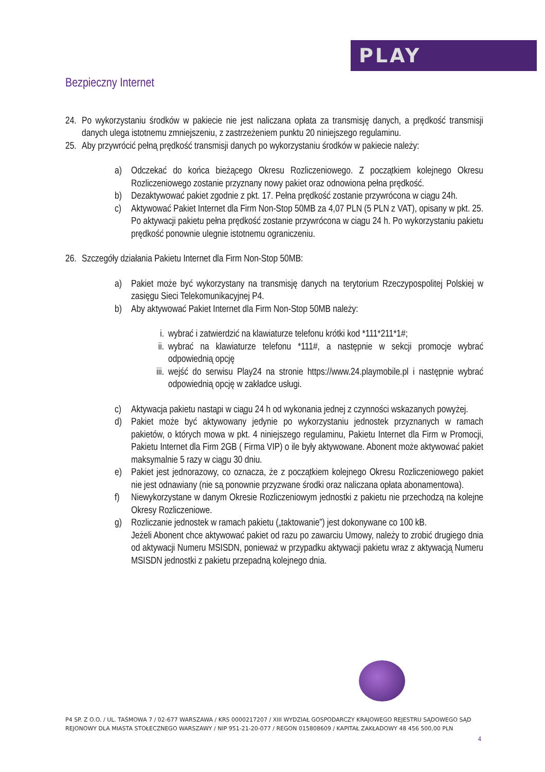PLAY
Bezpieczny Internet
24. Po wykorzystaniu środków w pakiecie nie jest naliczana opłata za transmisję danych, a prędkość transmisji danych ulega istotnemu zmniejszeniu, z zastrzeżeniem punktu 20 niniejszego regulaminu.
25. Aby przywrócić pełną prędkość transmisji danych po wykorzystaniu środków w pakiecie należy:
a) Odczekać do końca bieżącego Okresu Rozliczeniowego. Z początkiem kolejnego Okresu Rozliczeniowego zostanie przyznany nowy pakiet oraz odnowiona pełna prędkość.
b) Dezaktywować pakiet zgodnie z pkt. 17. Pełna prędkość zostanie przywrócona w ciągu 24h.
c) Aktywować Pakiet Internet dla Firm Non-Stop 50MB za 4,07 PLN (5 PLN z VAT), opisany w pkt. 25. Po aktywacji pakietu pełna prędkość zostanie przywrócona w ciągu 24 h. Po wykorzystaniu pakietu prędkość ponownie ulegnie istotnemu ograniczeniu.
26. Szczegóły działania Pakietu Internet dla Firm Non-Stop 50MB:
a) Pakiet może być wykorzystany na transmisję danych na terytorium Rzeczypospolitej Polskiej w zasięgu Sieci Telekomunikacyjnej P4.
b) Aby aktywować Pakiet Internet dla Firm Non-Stop 50MB należy:
i. wybrać i zatwierdzić na klawiaturze telefonu krótki kod *111*211*1#;
ii. wybrać na klawiaturze telefonu *111#, a następnie w sekcji promocje wybrać odpowiednią opcję
iii. wejść do serwisu Play24 na stronie https://www.24.playmobile.pl i następnie wybrać odpowiednią opcję w zakładce usługi.
c) Aktywacja pakietu nastąpi w ciągu 24 h od wykonania jednej z czynności wskazanych powyżej.
d) Pakiet może być aktywowany jedynie po wykorzystaniu jednostek przyznanych w ramach pakietów, o których mowa w pkt. 4 niniejszego regulaminu, Pakietu Internet dla Firm w Promocji, Pakietu Internet dla Firm 2GB ( Firma VIP) o ile były aktywowane. Abonent może aktywować pakiet maksymalnie 5 razy w ciągu 30 dniu.
e) Pakiet jest jednorazowy, co oznacza, że z początkiem kolejnego Okresu Rozliczeniowego pakiet nie jest odnawiany (nie są ponownie przyzwane środki oraz naliczana opłata abonamentowa).
f) Niewykorzystane w danym Okresie Rozliczeniowym jednostki z pakietu nie przechodzą na kolejne Okresy Rozliczeniowe.
g) Rozliczanie jednostek w ramach pakietu („taktowanie”) jest dokonywane co 100 kB.
Jeżeli Abonent chce aktywować pakiet od razu po zawarciu Umowy, należy to zrobić drugiego dnia od aktywacji Numeru MSISDN, ponieważ w przypadku aktywacji pakietu wraz z aktywacją Numeru MSISDN jednostki z pakietu przepadną kolejnego dnia.
P4 SP. Z O.O. / UL. TAŚMOWA 7 / 02-677 WARSZAWA / KRS 0000217207 / XIII WYDZIAŁ GOSPODARCZY KRAJOWEGO REJESTRU SĄDOWEGO SĄD REJONOWY DLA MIASTA STOŁECZNEGO WARSZAWY / NIP 951-21-20-077 / REGON 015808609 / KAPITAŁ ZAKŁADOWY 48 456 500,00 PLN
4